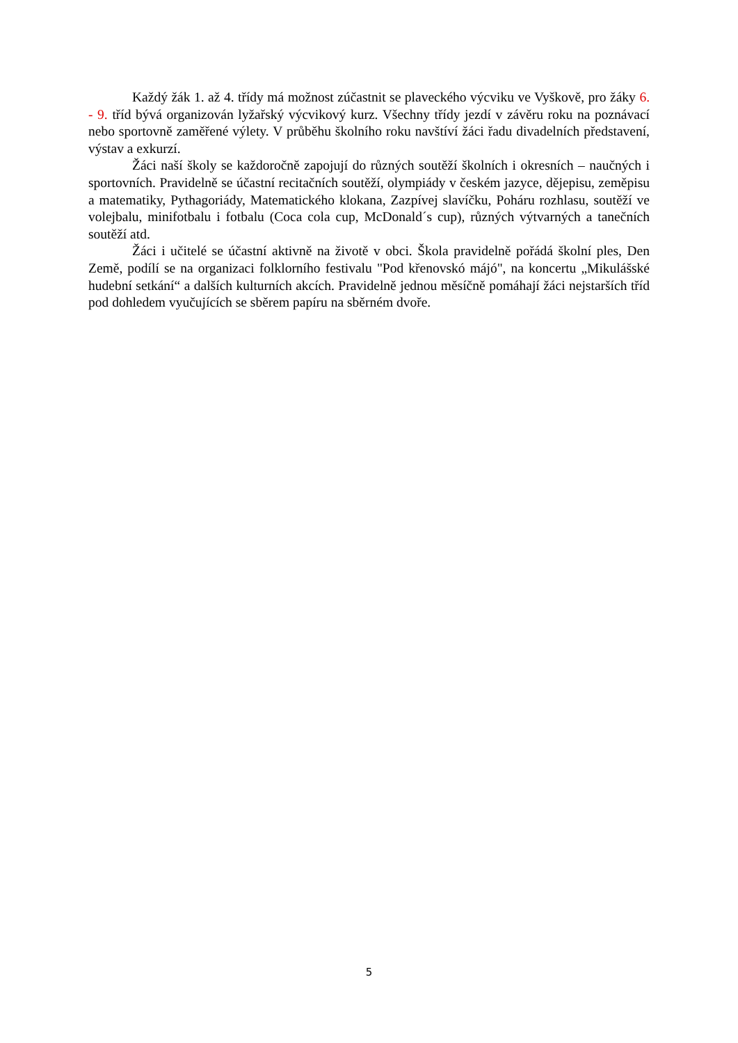Každý žák 1. až 4. třídy má možnost zúčastnit se plaveckého výcviku ve Vyškově, pro žáky 6. - 9. tříd bývá organizován lyžařský výcvikový kurz. Všechny třídy jezdí v závěru roku na poznávací nebo sportovně zaměřené výlety. V průběhu školního roku navštíví žáci řadu divadelních představení, výstav a exkurzí.
Žáci naší školy se každoročně zapojují do různých soutěží školních i okresních – naučných i sportovních. Pravidelně se účastní recitačních soutěží, olympiády v českém jazyce, dějepisu, zeměpisu a matematiky, Pythagoriády, Matematického klokana, Zazpívej slavíčku, Poháru rozhlasu, soutěží ve volejbalu, minifotbalu i fotbalu (Coca cola cup, McDonald´s cup), různých výtvarných a tanečních soutěží atd.
Žáci i učitelé se účastní aktivně na životě v obci. Škola pravidelně pořádá školní ples, Den Země, podílí se na organizaci folklorního festivalu "Pod křenovskó májó", na koncertu „Mikulášské hudební setkání“ a dalších kulturních akcích. Pravidelně jednou měsíčně pomáhají žáci nejstarších tříd pod dohledem vyučujících se sběrem papíru na sběrném dvoře.
5